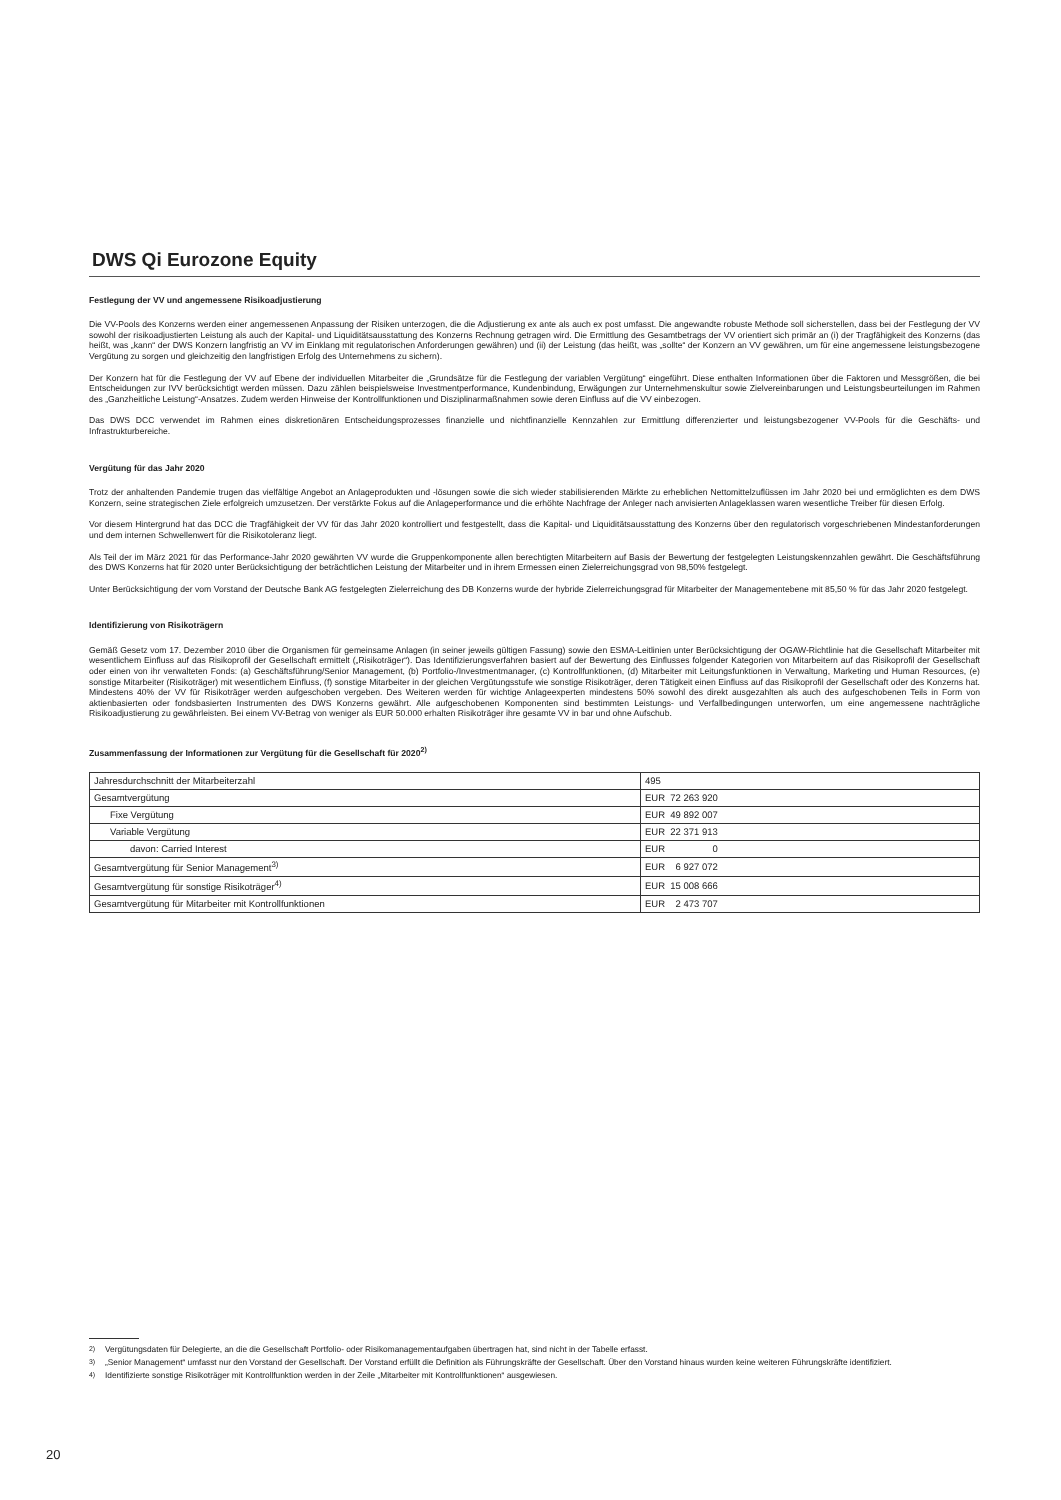DWS Qi Eurozone Equity
Festlegung der VV und angemessene Risikoadjustierung
Die VV-Pools des Konzerns werden einer angemessenen Anpassung der Risiken unterzogen, die die Adjustierung ex ante als auch ex post umfasst. Die angewandte robuste Methode soll sicherstellen, dass bei der Festlegung der VV sowohl der risikoadjustierten Leistung als auch der Kapital- und Liquiditätsausstattung des Konzerns Rechnung getragen wird. Die Ermittlung des Gesamtbetrags der VV orientiert sich primär an (i) der Tragfähigkeit des Konzerns (das heißt, was „kann“ der DWS Konzern langfristig an VV im Einklang mit regulatorischen Anforderungen gewähren) und (ii) der Leistung (das heißt, was „sollte“ der Konzern an VV gewähren, um für eine angemessene leistungsbezogene Vergütung zu sorgen und gleichzeitig den langfristigen Erfolg des Unternehmens zu sichern).
Der Konzern hat für die Festlegung der VV auf Ebene der individuellen Mitarbeiter die „Grundsätze für die Festlegung der variablen Vergütung“ eingeführt. Diese enthalten Informationen über die Faktoren und Messgrößen, die bei Entscheidungen zur IVV berücksichtigt werden müssen. Dazu zählen beispielsweise Investmentperformance, Kundenbindung, Erwägungen zur Unternehmenskultur sowie Zielvereinbarungen und Leistungsbeurteilungen im Rahmen des „Ganzheitliche Leistung“-Ansatzes. Zudem werden Hinweise der Kontrollfunktionen und Disziplinarmaßnahmen sowie deren Einfluss auf die VV einbezogen.
Das DWS DCC verwendet im Rahmen eines diskretionären Entscheidungsprozesses finanzielle und nichtfinanzielle Kennzahlen zur Ermittlung differenzierter und leistungsbezogener VV-Pools für die Geschäfts- und Infrastrukturbereiche.
Vergütung für das Jahr 2020
Trotz der anhaltenden Pandemie trugen das vielfältige Angebot an Anlageprodukten und -lösungen sowie die sich wieder stabilisierenden Märkte zu erheblichen Nettomittelzuflüssen im Jahr 2020 bei und ermöglichten es dem DWS Konzern, seine strategischen Ziele erfolgreich umzusetzen. Der verstärkte Fokus auf die Anlageperformance und die erhöhte Nachfrage der Anleger nach anvisierten Anlageklassen waren wesentliche Treiber für diesen Erfolg.
Vor diesem Hintergrund hat das DCC die Tragfähigkeit der VV für das Jahr 2020 kontrolliert und festgestellt, dass die Kapital- und Liquiditätsausstattung des Konzerns über den regulatorisch vorgeschriebenen Mindestanforderungen und dem internen Schwellenwert für die Risikotoleranz liegt.
Als Teil der im März 2021 für das Performance-Jahr 2020 gewährten VV wurde die Gruppenkomponente allen berechtigten Mitarbeitern auf Basis der Bewertung der festgelegten Leistungskennzahlen gewährt. Die Geschäftsführung des DWS Konzerns hat für 2020 unter Berücksichtigung der beträchtlichen Leistung der Mitarbeiter und in ihrem Ermessen einen Zielerreichungsgrad von 98,50% festgelegt.
Unter Berücksichtigung der vom Vorstand der Deutsche Bank AG festgelegten Zielerreichung des DB Konzerns wurde der hybride Zielerreichungsgrad für Mitarbeiter der Managementebene mit 85,50 % für das Jahr 2020 festgelegt.
Identifizierung von Risikoträgern
Gemäß Gesetz vom 17. Dezember 2010 über die Organismen für gemeinsame Anlagen (in seiner jeweils gültigen Fassung) sowie den ESMA-Leitlinien unter Berücksichtigung der OGAW-Richtlinie hat die Gesellschaft Mitarbeiter mit wesentlichem Einfluss auf das Risikoprofil der Gesellschaft ermittelt („Risikoträger“). Das Identifizierungsverfahren basiert auf der Bewertung des Einflusses folgender Kategorien von Mitarbeitern auf das Risikoprofil der Gesellschaft oder einen von ihr verwalteten Fonds: (a) Geschäftsführung/Senior Management, (b) Portfolio-/Investmentmanager, (c) Kontrollfunktionen, (d) Mitarbeiter mit Leitungsfunktionen in Verwaltung, Marketing und Human Resources, (e) sonstige Mitarbeiter (Risikoträger) mit wesentlichem Einfluss, (f) sonstige Mitarbeiter in der gleichen Vergütungsstufe wie sonstige Risikoträger, deren Tätigkeit einen Einfluss auf das Risikoprofil der Gesellschaft oder des Konzerns hat. Mindestens 40% der VV für Risikoträger werden aufgeschoben vergeben. Des Weiteren werden für wichtige Anlageexperten mindestens 50% sowohl des direkt ausgezahlten als auch des aufgeschobenen Teils in Form von aktienbasierten oder fondsbasierten Instrumenten des DWS Konzerns gewährt. Alle aufgeschobenen Komponenten sind bestimmten Leistungs- und Verfallbedingungen unterworfen, um eine angemessene nachträgliche Risikoadjustierung zu gewährleisten. Bei einem VV-Betrag von weniger als EUR 50.000 erhalten Risikoträger ihre gesamte VV in bar und ohne Aufschub.
Zusammenfassung der Informationen zur Vergütung für die Gesellschaft für 2020<sup>2)</sup>
| Jahresdurchschnitt der Mitarbeiterzahl | 495 |
| Gesamtvergütung | EUR 72 263 920 |
| Fixe Vergütung | EUR 49 892 007 |
| Variable Vergütung | EUR 22 371 913 |
| davon: Carried Interest | EUR 0 |
| Gesamtvergütung für Senior Management<sup>3)</sup> | EUR 6 927 072 |
| Gesamtvergütung für sonstige Risikoträger<sup>4)</sup> | EUR 15 008 666 |
| Gesamtvergütung für Mitarbeiter mit Kontrollfunktionen | EUR 2 473 707 |
<sup>2)</sup> Vergütungsdaten für Delegierte, an die die Gesellschaft Portfolio- oder Risikomanagementaufgaben übertragen hat, sind nicht in der Tabelle erfasst.
<sup>3)</sup> „Senior Management“ umfasst nur den Vorstand der Gesellschaft. Der Vorstand erfüllt die Definition als Führungskräfte der Gesellschaft. Über den Vorstand hinaus wurden keine weiteren Führungskräfte identifiziert.
<sup>4)</sup> Identifizierte sonstige Risikoträger mit Kontrollfunktion werden in der Zeile „Mitarbeiter mit Kontrollfunktionen“ ausgewiesen.
20